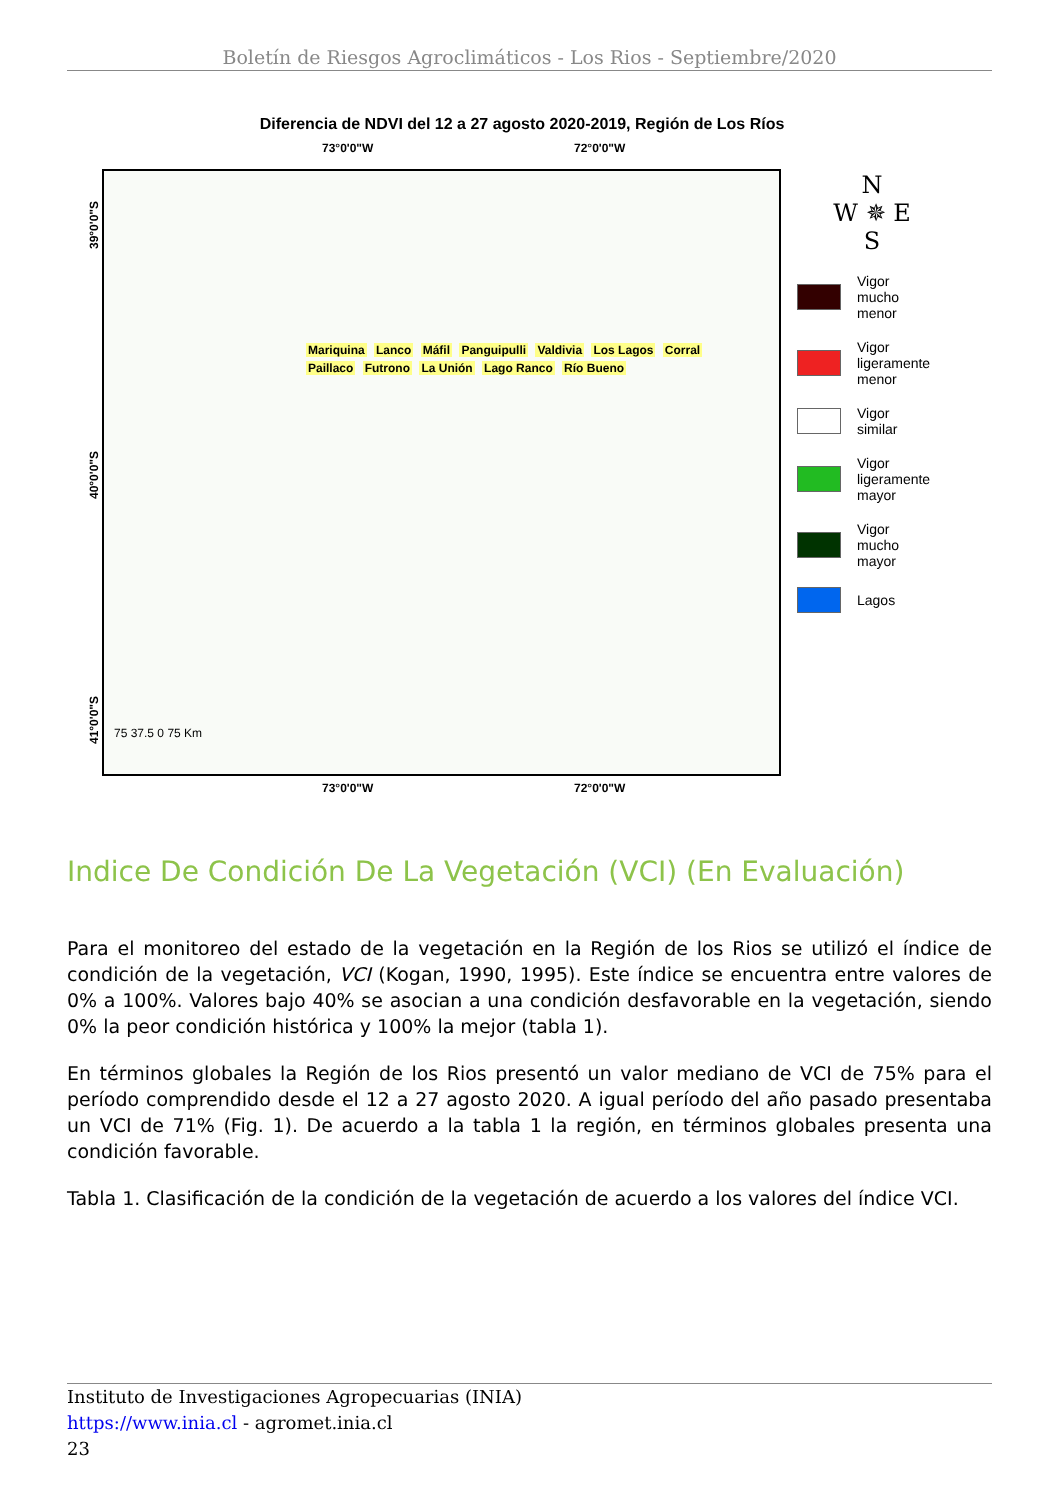Boletín de Riesgos Agroclimáticos - Los Rios - Septiembre/2020
Diferencia de NDVI del 12 a 27 agosto 2020-2019, Región de Los Ríos
73°0'0"W 72°0'0"W
Mariquina Lanco Máfil Panguipulli Valdivia Los Lagos Corral Paillaco Futrono La Unión Lago Ranco Río Bueno
75 37.5 0 75 Km
39°0'0"S
40°0'0"S
41°0'0"S
73°0'0"W 72°0'0"W
N
W ✵ E
S
Vigor
mucho
menor
Vigor
ligeramente
menor
Vigor
similar
Vigor
ligeramente
mayor
Vigor
mucho
mayor
Lagos
Indice De Condición De La Vegetación (VCI) (En Evaluación)
Para el monitoreo del estado de la vegetación en la Región de los Rios se utilizó el índice de condición de la vegetación, VCI (Kogan, 1990, 1995). Este índice se encuentra entre valores de 0% a 100%. Valores bajo 40% se asocian a una condición desfavorable en la vegetación, siendo 0% la peor condición histórica y 100% la mejor (tabla 1).
En términos globales la Región de los Rios presentó un valor mediano de VCI de 75% para el período comprendido desde el 12 a 27 agosto 2020. A igual período del año pasado presentaba un VCI de 71% (Fig. 1). De acuerdo a la tabla 1 la región, en términos globales presenta una condición favorable.
Tabla 1. Clasificación de la condición de la vegetación de acuerdo a los valores del índice VCI.
Instituto de Investigaciones Agropecuarias (INIA)
https://www.inia.cl - agromet.inia.cl
23